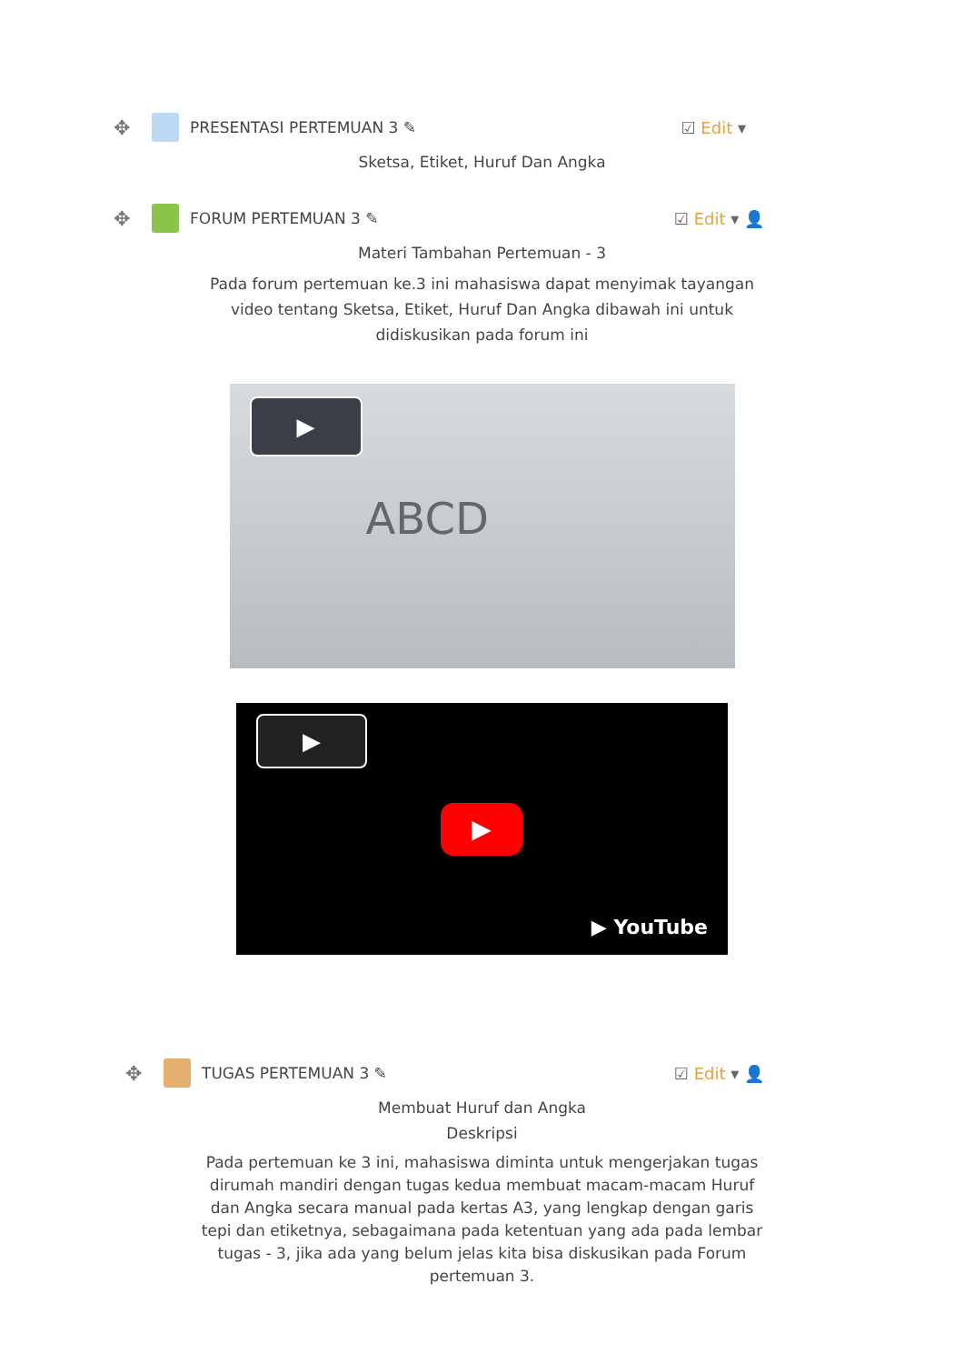✥ PRESENTASI PERTEMUAN 3 ✎ ☑ Edit ▾
Sketsa, Etiket, Huruf Dan Angka
✥ FORUM PERTEMUAN 3 ✎ ☑ Edit ▾ 👤
Materi Tambahan Pertemuan - 3
Pada forum pertemuan ke.3 ini mahasiswa dapat menyimak tayangan video tentang Sketsa, Etiket, Huruf Dan Angka dibawah ini untuk didiskusikan pada forum ini
▶
ABCD
▶
▶
▶ YouTube
✥ TUGAS PERTEMUAN 3 ✎ ☑ Edit ▾ 👤
Membuat Huruf dan Angka
Deskripsi
Pada pertemuan ke 3 ini, mahasiswa diminta untuk mengerjakan tugas dirumah mandiri dengan tugas kedua membuat macam-macam Huruf dan Angka secara manual pada kertas A3, yang lengkap dengan garis tepi dan etiketnya, sebagaimana pada ketentuan yang ada pada lembar tugas - 3, jika ada yang belum jelas kita bisa diskusikan pada Forum pertemuan 3.